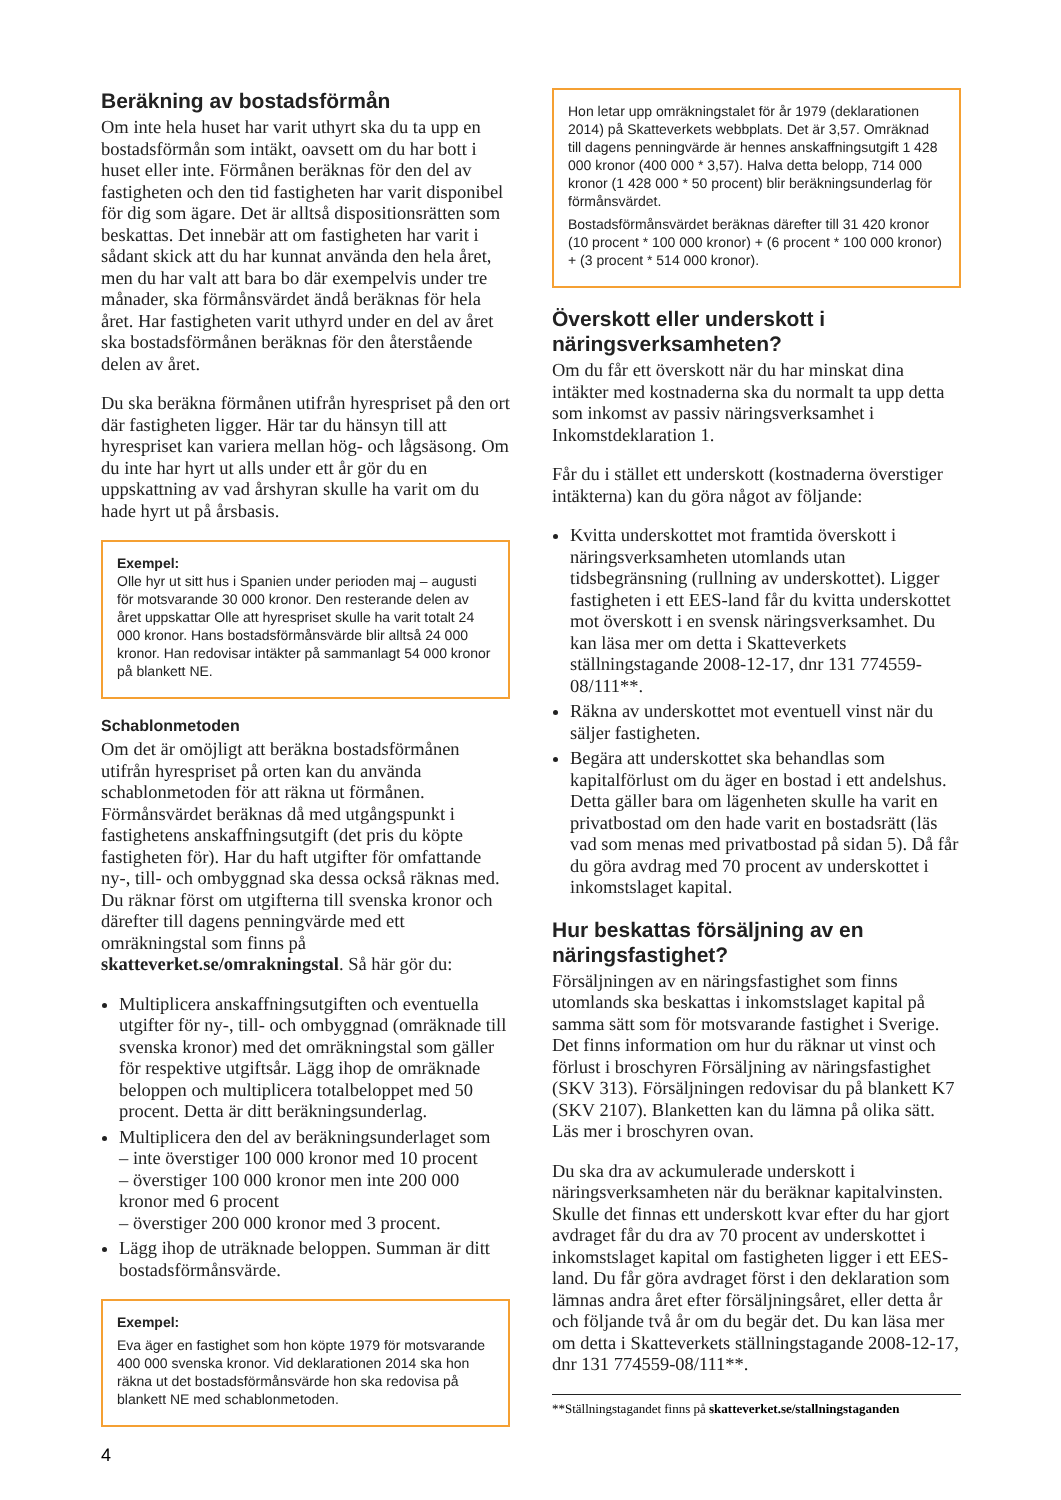Beräkning av bostadsförmån
Om inte hela huset har varit uthyrt ska du ta upp en bostadsförmån som intäkt, oavsett om du har bott i huset eller inte. Förmånen beräknas för den del av fastigheten och den tid fastigheten har varit disponibel för dig som ägare. Det är alltså dispositionsrätten som beskattas. Det innebär att om fastigheten har varit i sådant skick att du har kunnat använda den hela året, men du har valt att bara bo där exempelvis under tre månader, ska förmånsvärdet ändå beräknas för hela året. Har fastigheten varit uthyrd under en del av året ska bostadsförmånen beräknas för den återstående delen av året.
Du ska beräkna förmånen utifrån hyrespriset på den ort där fastigheten ligger. Här tar du hänsyn till att hyrespriset kan variera mellan hög- och lågsäsong. Om du inte har hyrt ut alls under ett år gör du en uppskattning av vad årshyran skulle ha varit om du hade hyrt ut på årsbasis.
Exempel:
Olle hyr ut sitt hus i Spanien under perioden maj – augusti för motsvarande 30 000 kronor. Den resterande delen av året uppskattar Olle att hyrespriset skulle ha varit totalt 24 000 kronor. Hans bostadsförmånsvärde blir alltså 24 000 kronor. Han redovisar intäkter på sammanlagt 54 000 kronor på blankett NE.
Schablonmetoden
Om det är omöjligt att beräkna bostadsförmånen utifrån hyrespriset på orten kan du använda schablonmetoden för att räkna ut förmånen. Förmånsvärdet beräknas då med utgångspunkt i fastighetens anskaffningsutgift (det pris du köpte fastigheten för). Har du haft utgifter för omfattande ny-, till- och ombyggnad ska dessa också räknas med. Du räknar först om utgifterna till svenska kronor och därefter till dagens penningvärde med ett omräkningstal som finns på skatteverket.se/omrakningstal. Så här gör du:
Multiplicera anskaffningsutgiften och eventuella utgifter för ny-, till- och ombyggnad (omräknade till svenska kronor) med det omräkningstal som gäller för respektive utgiftsår. Lägg ihop de omräknade beloppen och multiplicera totalbeloppet med 50 procent. Detta är ditt beräkningsunderlag.
Multiplicera den del av beräkningsunderlaget som
– inte överstiger 100 000 kronor med 10 procent
– överstiger 100 000 kronor men inte 200 000 kronor med 6 procent
– överstiger 200 000 kronor med 3 procent.
Lägg ihop de uträknade beloppen. Summan är ditt bostadsförmånsvärde.
Exempel:
Eva äger en fastighet som hon köpte 1979 för motsvarande 400 000 svenska kronor. Vid deklarationen 2014 ska hon räkna ut det bostadsförmånsvärde hon ska redovisa på blankett NE med schablonmetoden.
4
Hon letar upp omräkningstalet för år 1979 (deklarationen 2014) på Skatteverkets webbplats. Det är 3,57. Omräknad till dagens penningvärde är hennes anskaffningsutgift 1 428 000 kronor (400 000 * 3,57). Halva detta belopp, 714 000 kronor (1 428 000 * 50 procent) blir beräkningsunderlag för förmånsvärdet.
Bostadsförmånsvärdet beräknas därefter till 31 420 kronor (10 procent * 100 000 kronor) + (6 procent * 100 000 kronor) + (3 procent * 514 000 kronor).
Överskott eller underskott i näringsverksamheten?
Om du får ett överskott när du har minskat dina intäkter med kostnaderna ska du normalt ta upp detta som inkomst av passiv näringsverksamhet i Inkomstdeklaration 1.
Får du i stället ett underskott (kostnaderna överstiger intäkterna) kan du göra något av följande:
Kvitta underskottet mot framtida överskott i näringsverksamheten utomlands utan tidsbegränsning (rullning av underskottet). Ligger fastigheten i ett EES-land får du kvitta underskottet mot överskott i en svensk näringsverksamhet. Du kan läsa mer om detta i Skatteverkets ställningstagande 2008-12-17, dnr 131 774559-08/111**.
Räkna av underskottet mot eventuell vinst när du säljer fastigheten.
Begära att underskottet ska behandlas som kapitalförlust om du äger en bostad i ett andelshus. Detta gäller bara om lägenheten skulle ha varit en privatbostad om den hade varit en bostadsrätt (läs vad som menas med privatbostad på sidan 5). Då får du göra avdrag med 70 procent av underskottet i inkomstslaget kapital.
Hur beskattas försäljning av en näringsfastighet?
Försäljningen av en näringsfastighet som finns utomlands ska beskattas i inkomstslaget kapital på samma sätt som för motsvarande fastighet i Sverige. Det finns information om hur du räknar ut vinst och förlust i broschyren Försäljning av näringsfastighet (SKV 313). Försäljningen redovisar du på blankett K7 (SKV 2107). Blanketten kan du lämna på olika sätt. Läs mer i broschyren ovan.
Du ska dra av ackumulerade underskott i näringsverksamheten när du beräknar kapitalvinsten. Skulle det finnas ett underskott kvar efter du har gjort avdraget får du dra av 70 procent av underskottet i inkomstslaget kapital om fastigheten ligger i ett EES-land. Du får göra avdraget först i den deklaration som lämnas andra året efter försäljningsåret, eller detta år och följande två år om du begär det. Du kan läsa mer om detta i Skatteverkets ställningstagande 2008-12-17, dnr 131 774559-08/111**.
**Ställningstagandet finns på skatteverket.se/stallningstaganden